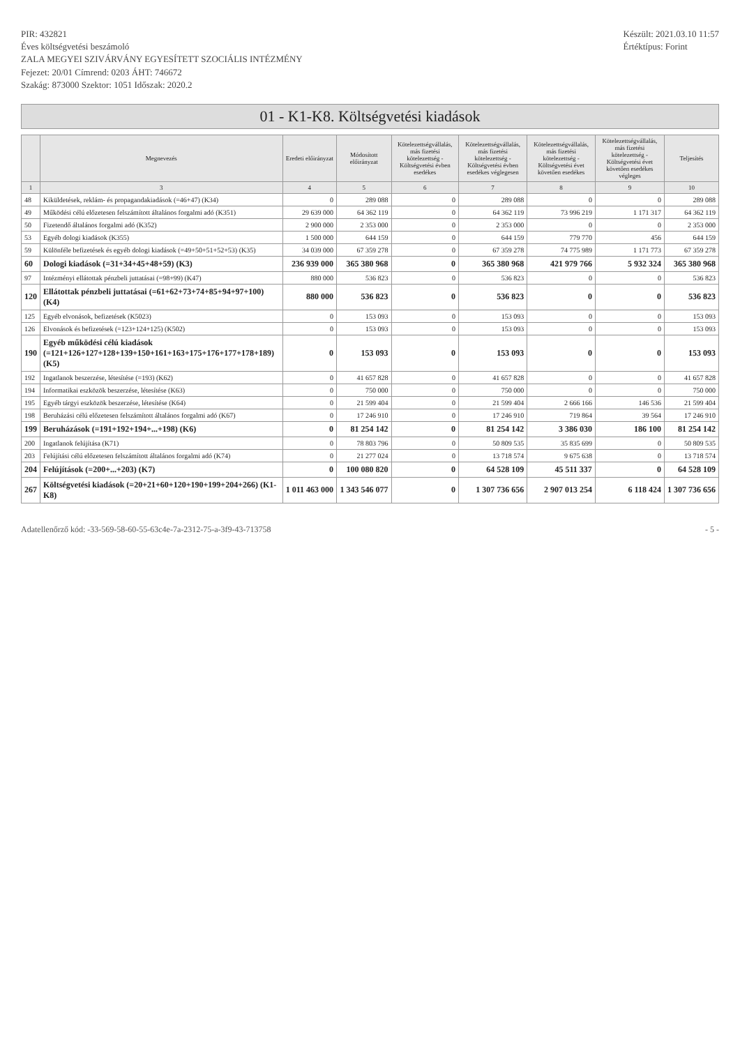PIR: 432821
Éves költségvetési beszámoló
ZALA MEGYEI SZIVÁRVÁNY EGYESÍTETT SZOCIÁLIS INTÉZMÉNY
Fejezet: 20/01 Címrend: 0203 ÁHT: 746672
Szakág: 873000 Szektor: 1051 Időszak: 2020.2
Készült: 2021.03.10 11:57
Értéktípus: Forint
01 - K1-K8. Költségvetési kiadások
| | Megnevezés | Eredeti előirányzat | Módosított előirányzat | Kötelezettségvállalás, más fizetési kötelezettség - Költségvetési évben esedékes | Kötelezettségvállalás, más fizetési kötelezettség - Költségvetési évben esedékes véglegesen | Kötelezettségvállalás, más fizetési kötelezettség - Költségvetési évet követően esedékes | Kötelezettségvállalás, más fizetési kötelezettség - Költségvetési évet követően esedékes végleges | Teljesítés |
| --- | --- | --- | --- | --- | --- | --- | --- | --- |
| 1 | 3 | 4 | 5 | 6 | 7 | 8 | 9 | 10 |
| 48 | Kiküldetések, reklám- és propagandakiadások (=46+47) (K34) | 0 | 289 088 | 0 | 289 088 | 0 | 0 | 289 088 |
| 49 | Működési célú előzetesen felszámított általános forgalmi adó (K351) | 29 639 000 | 64 362 119 | 0 | 64 362 119 | 73 996 219 | 1 171 317 | 64 362 119 |
| 50 | Fizetendő általános forgalmi adó (K352) | 2 900 000 | 2 353 000 | 0 | 2 353 000 | 0 | 0 | 2 353 000 |
| 53 | Egyéb dologi kiadások (K355) | 1 500 000 | 644 159 | 0 | 644 159 | 779 770 | 456 | 644 159 |
| 59 | Különféle befizetések és egyéb dologi kiadások (=49+50+51+52+53) (K35) | 34 039 000 | 67 359 278 | 0 | 67 359 278 | 74 775 989 | 1 171 773 | 67 359 278 |
| 60 | Dologi kiadások (=31+34+45+48+59) (K3) | 236 939 000 | 365 380 968 | 0 | 365 380 968 | 421 979 766 | 5 932 324 | 365 380 968 |
| 97 | Intézményi ellátottak pénzbeli juttatásai (=98+99) (K47) | 880 000 | 536 823 | 0 | 536 823 | 0 | 0 | 536 823 |
| 120 | Ellátottak pénzbeli juttatásai (=61+62+73+74+85+94+97+100) (K4) | 880 000 | 536 823 | 0 | 536 823 | 0 | 0 | 536 823 |
| 125 | Egyéb elvonások, befizetések (K5023) | 0 | 153 093 | 0 | 153 093 | 0 | 0 | 153 093 |
| 126 | Elvonások és befizetések (=123+124+125) (K502) | 0 | 153 093 | 0 | 153 093 | 0 | 0 | 153 093 |
| 190 | Egyéb működési célú kiadások (=121+126+127+128+139+150+161+163+175+176+177+178+189) (K5) | 0 | 153 093 | 0 | 153 093 | 0 | 0 | 153 093 |
| 192 | Ingatlanok beszerzése, létesítése (=193) (K62) | 0 | 41 657 828 | 0 | 41 657 828 | 0 | 0 | 41 657 828 |
| 194 | Informatikai eszközök beszerzése, létesítése (K63) | 0 | 750 000 | 0 | 750 000 | 0 | 0 | 750 000 |
| 195 | Egyéb tárgyi eszközök beszerzése, létesítése (K64) | 0 | 21 599 404 | 0 | 21 599 404 | 2 666 166 | 146 536 | 21 599 404 |
| 198 | Beruházási célú előzetesen felszámított általános forgalmi adó (K67) | 0 | 17 246 910 | 0 | 17 246 910 | 719 864 | 39 564 | 17 246 910 |
| 199 | Beruházások (=191+192+194+...+198) (K6) | 0 | 81 254 142 | 0 | 81 254 142 | 3 386 030 | 186 100 | 81 254 142 |
| 200 | Ingatlanok felújítása (K71) | 0 | 78 803 796 | 0 | 50 809 535 | 35 835 699 | 0 | 50 809 535 |
| 203 | Felújítási célú előzetesen felszámított általános forgalmi adó (K74) | 0 | 21 277 024 | 0 | 13 718 574 | 9 675 638 | 0 | 13 718 574 |
| 204 | Felújítások (=200+...+203) (K7) | 0 | 100 080 820 | 0 | 64 528 109 | 45 511 337 | 0 | 64 528 109 |
| 267 | Költségvetési kiadások (=20+21+60+120+190+199+204+266) (K1-K8) | 1 011 463 000 | 1 343 546 077 | 0 | 1 307 736 656 | 2 907 013 254 | 6 118 424 | 1 307 736 656 |
Adatellenőrző kód: -33-569-58-60-55-63c4e-7a-2312-75-a-3f9-43-713758 - 5 -